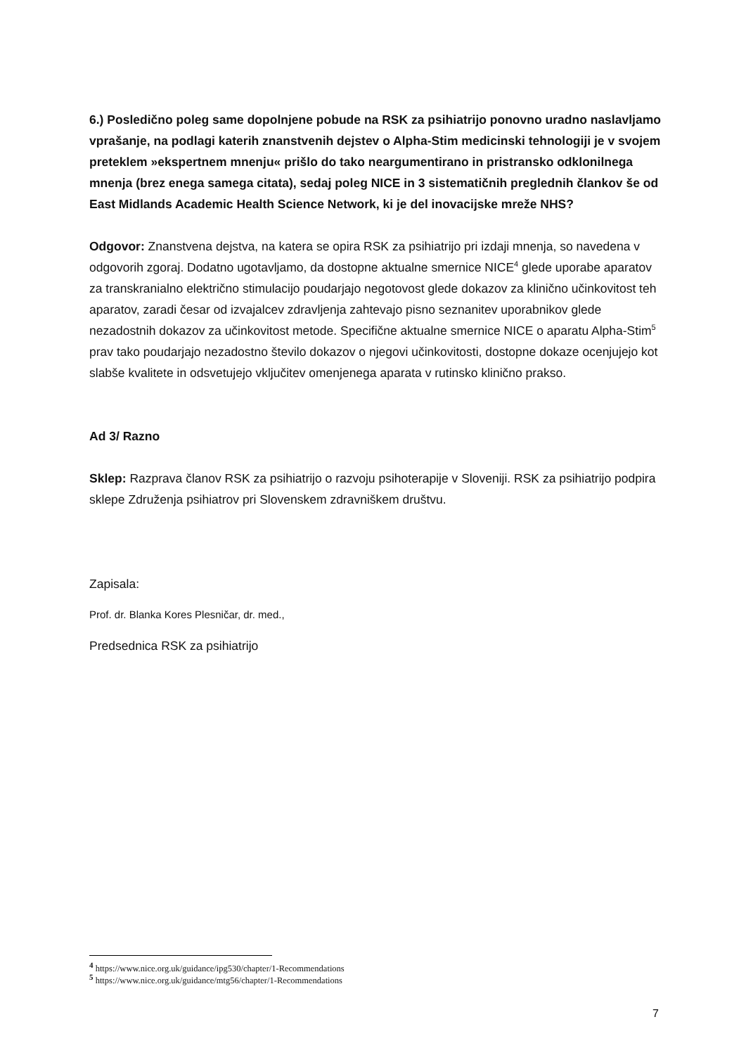6.) Posledično poleg same dopolnjene pobude na RSK za psihiatrijo ponovno uradno naslavljamo vprašanje, na podlagi katerih znanstvenih dejstev o Alpha-Stim medicinski tehnologiji je v svojem preteklem »ekspertnem mnenju« prišlo do tako neargumentirano in pristransko odklonilnega mnenja (brez enega samega citata), sedaj poleg NICE in 3 sistematičnih preglednih člankov še od East Midlands Academic Health Science Network, ki je del inovacijske mreže NHS?
Odgovor: Znanstvena dejstva, na katera se opira RSK za psihiatrijo pri izdaji mnenja, so navedena v odgovorih zgoraj. Dodatno ugotavljamo, da dostopne aktualne smernice NICE<sup>4</sup> glede uporabe aparatov za transkranialno električno stimulacijo poudarjajo negotovost glede dokazov za klinično učinkovitost teh aparatov, zaradi česar od izvajalcev zdravljenja zahtevajo pisno seznanitev uporabnikov glede nezadostnih dokazov za učinkovitost metode. Specifične aktualne smernice NICE o aparatu Alpha-Stim<sup>5</sup> prav tako poudarjajo nezadostno število dokazov o njegovi učinkovitosti, dostopne dokaze ocenjujejo kot slabše kvalitete in odsvetujejo vključitev omenjenega aparata v rutinsko klinično prakso.
Ad 3/ Razno
Sklep: Razprava članov RSK za psihiatrijo o razvoju psihoterapije v Sloveniji. RSK za psihiatrijo podpira sklepe Združenja psihiatrov pri Slovenskem zdravniškem društvu.
Zapisala:
Prof. dr. Blanka Kores Plesničar, dr. med.,
Predsednica RSK za psihiatrijo
<sup>4</sup> https://www.nice.org.uk/guidance/ipg530/chapter/1-Recommendations
<sup>5</sup> https://www.nice.org.uk/guidance/mtg56/chapter/1-Recommendations
7